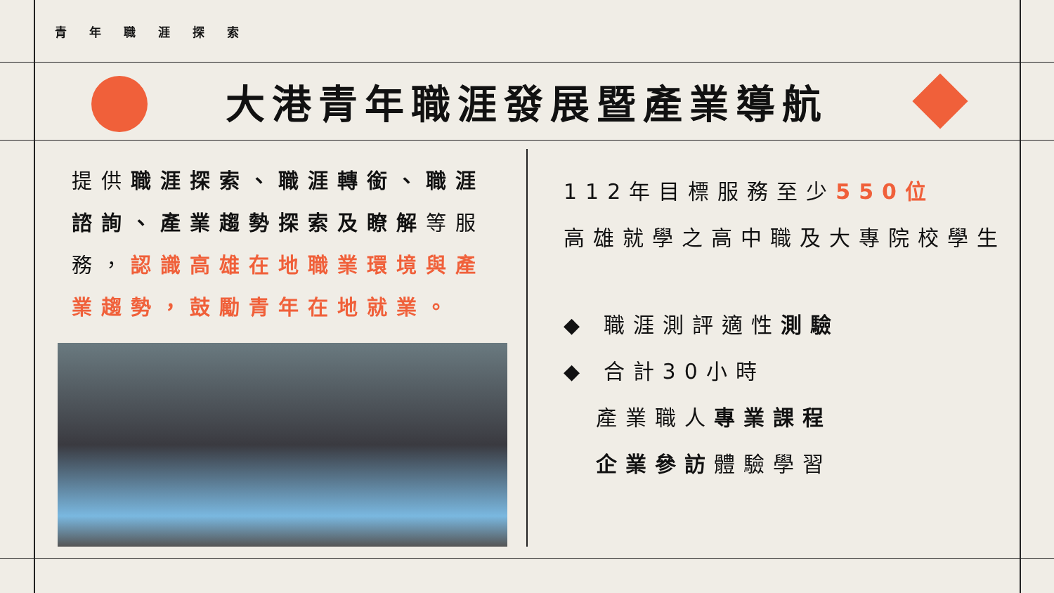青年職涯探索
大港青年職涯發展暨產業導航
提供職涯探索、職涯轉銜、職涯諮詢、產業趨勢探索及瞭解等服務，認識高雄在地職業環境與產業趨勢，鼓勵青年在地就業。
112年目標服務至少550位
高雄就學之高中職及大專院校學生
◆ 職涯測評適性測驗
◆ 合計30小時
產業職人專業課程
企業參訪體驗學習